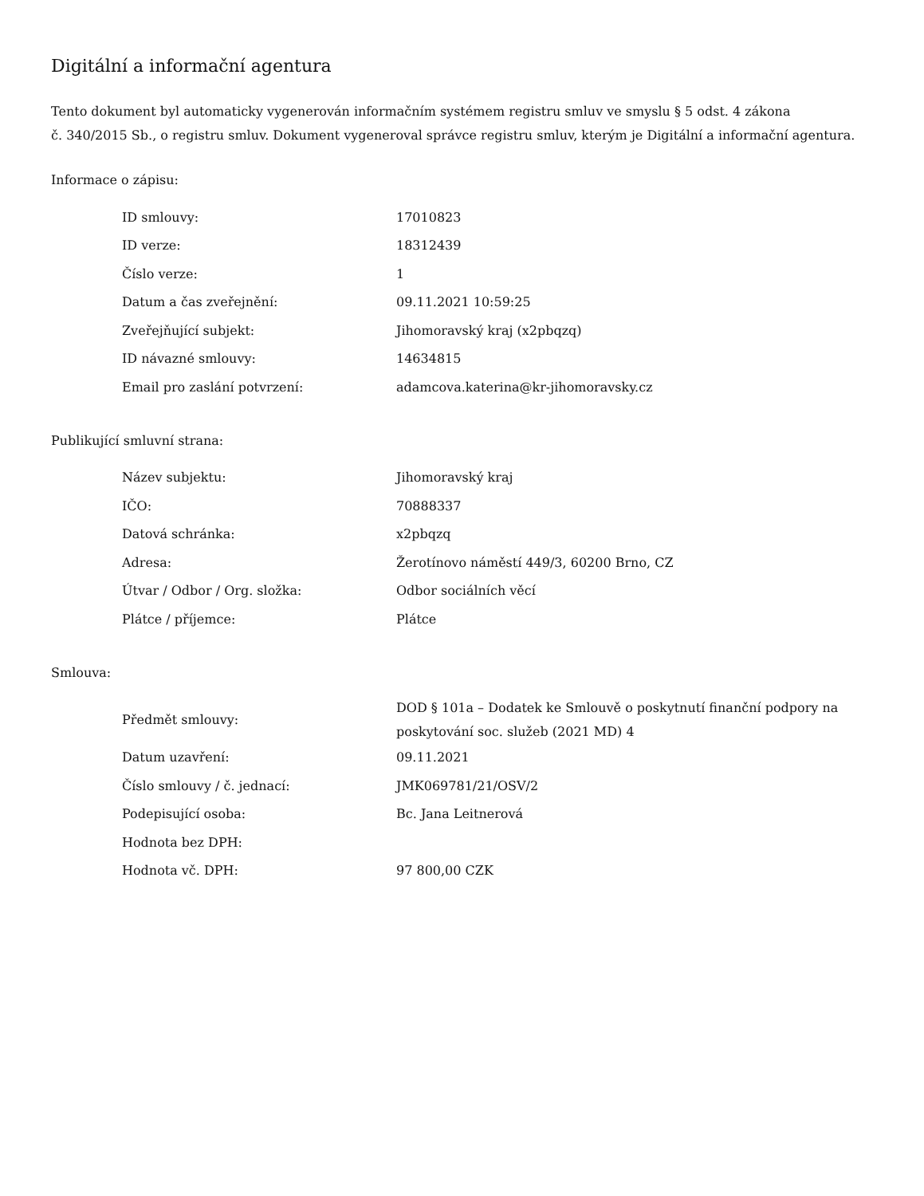Digitální a informační agentura
Tento dokument byl automaticky vygenerován informačním systémem registru smluv ve smyslu § 5 odst. 4 zákona
č. 340/2015 Sb., o registru smluv. Dokument vygeneroval správce registru smluv, kterým je Digitální a informační agentura.
Informace o zápisu:
| ID smlouvy: | 17010823 |
| ID verze: | 18312439 |
| Číslo verze: | 1 |
| Datum a čas zveřejnění: | 09.11.2021 10:59:25 |
| Zveřejňující subjekt: | Jihomoravský kraj (x2pbqzq) |
| ID návazné smlouvy: | 14634815 |
| Email pro zaslání potvrzení: | adamcova.katerina@kr-jihomoravsky.cz |
Publikující smluvní strana:
| Název subjektu: | Jihomoravský kraj |
| IČO: | 70888337 |
| Datová schránka: | x2pbqzq |
| Adresa: | Žerotínovo náměstí 449/3, 60200 Brno, CZ |
| Útvar / Odbor / Org. složka: | Odbor sociálních věcí |
| Plátce / příjemce: | Plátce |
Smlouva:
| Předmět smlouvy: | DOD § 101a – Dodatek ke Smlouvě o poskytnutí finanční podpory na poskytování soc. služeb (2021 MD) 4 |
| Datum uzavření: | 09.11.2021 |
| Číslo smlouvy / č. jednací: | JMK069781/21/OSV/2 |
| Podepisující osoba: | Bc. Jana Leitnerová |
| Hodnota bez DPH: | |
| Hodnota vč. DPH: | 97 800,00 CZK |